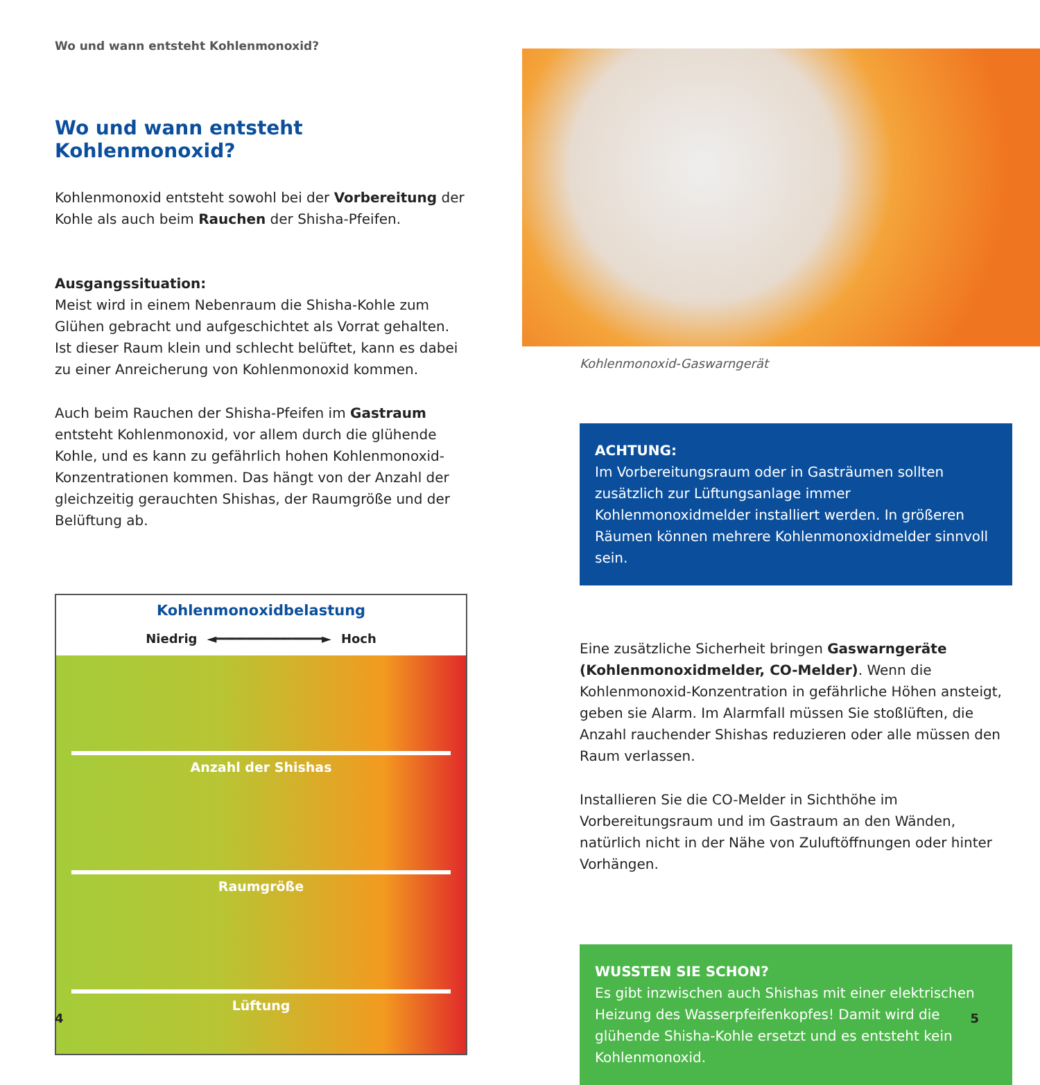Wo und wann entsteht Kohlenmonoxid?
Wo und wann entsteht Kohlenmonoxid?
Kohlenmonoxid entsteht sowohl bei der Vorbereitung der Kohle als auch beim Rauchen der Shisha-Pfeifen.
Ausgangssituation:
Meist wird in einem Nebenraum die Shisha-Kohle zum Glühen gebracht und aufgeschichtet als Vorrat gehalten. Ist dieser Raum klein und schlecht belüftet, kann es dabei zu einer Anreicherung von Kohlenmonoxid kommen.
Auch beim Rauchen der Shisha-Pfeifen im Gastraum entsteht Kohlenmonoxid, vor allem durch die glühende Kohle, und es kann zu gefährlich hohen Kohlenmonoxid-Konzentrationen kommen. Das hängt von der Anzahl der gleichzeitig gerauchten Shishas, der Raumgröße und der Belüftung ab.
Kohlenmonoxidbelastung
Niedrig ◄━━━━━━━━━━━━━━► Hoch
Anzahl der Shishas
Raumgröße
Lüftung
Kohlenmonoxid-Gaswarngerät
ACHTUNG:
Im Vorbereitungsraum oder in Gasträumen sollten zusätzlich zur Lüftungsanlage immer Kohlenmonoxidmelder installiert werden. In größeren Räumen können mehrere Kohlenmonoxidmelder sinnvoll sein.
Eine zusätzliche Sicherheit bringen Gaswarngeräte (Kohlenmonoxidmelder, CO-Melder). Wenn die Kohlenmonoxid-Konzentration in gefährliche Höhen ansteigt, geben sie Alarm. Im Alarmfall müssen Sie stoßlüften, die Anzahl rauchender Shishas reduzieren oder alle müssen den Raum verlassen.
Installieren Sie die CO-Melder in Sichthöhe im Vorbereitungsraum und im Gastraum an den Wänden, natürlich nicht in der Nähe von Zuluftöffnungen oder hinter Vorhängen.
WUSSTEN SIE SCHON?
Es gibt inzwischen auch Shishas mit einer elektrischen Heizung des Wasserpfeifenkopfes! Damit wird die glühende Shisha-Kohle ersetzt und es entsteht kein Kohlenmonoxid.
4 5